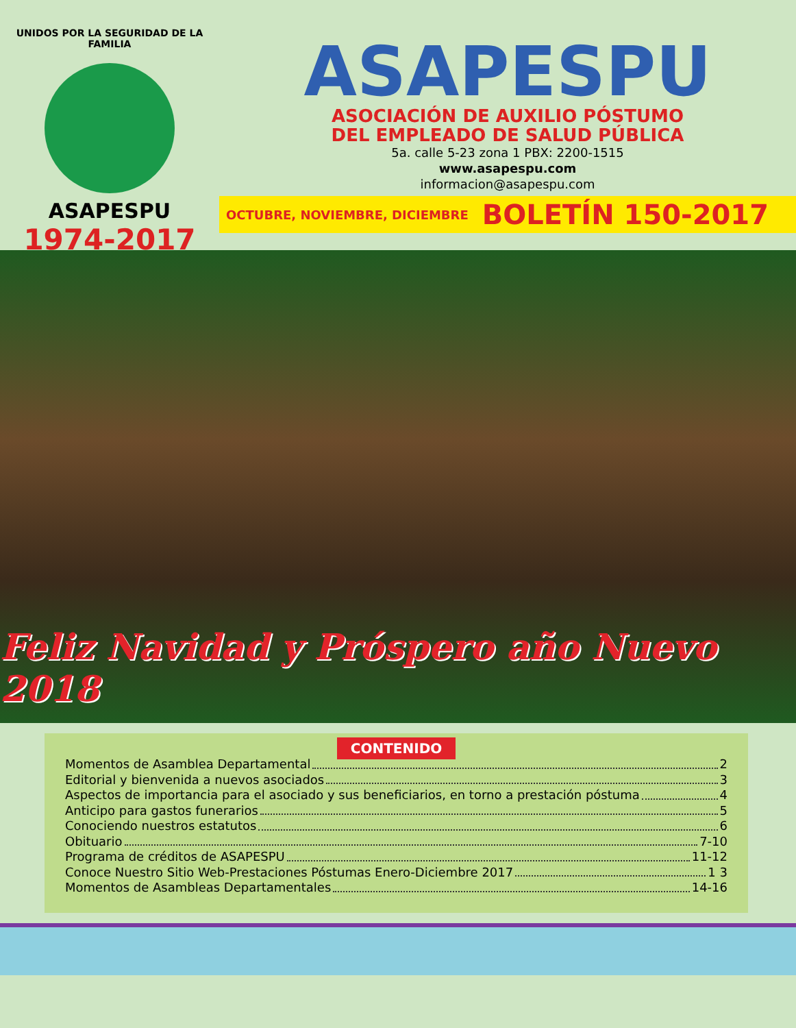UNIDOS POR LA SEGURIDAD DE LA FAMILIA
ASAPESPU
1974-2017
ASAPESPU
ASOCIACIÓN DE AUXILIO PÓSTUMO
DEL EMPLEADO DE SALUD PÚBLICA
5a. calle 5-23 zona 1 PBX: 2200-1515
www.asapespu.com
informacion@asapespu.com
OCTUBRE, NOVIEMBRE, DICIEMBRE BOLETÍN 150-2017
Feliz Navidad y Próspero año Nuevo 2018
CONTENIDO
Momentos de Asamblea Departamental 2
Editorial y bienvenida a nuevos asociados 3
Aspectos de importancia para el asociado y sus beneficiarios, en torno a prestación póstuma 4
Anticipo para gastos funerarios 5
Conociendo nuestros estatutos 6
Obituario 7-10
Programa de créditos de ASAPESPU 11-12
Conoce Nuestro Sitio Web-Prestaciones Póstumas Enero-Diciembre 2017 1 3
Momentos de Asambleas Departamentales 14-16